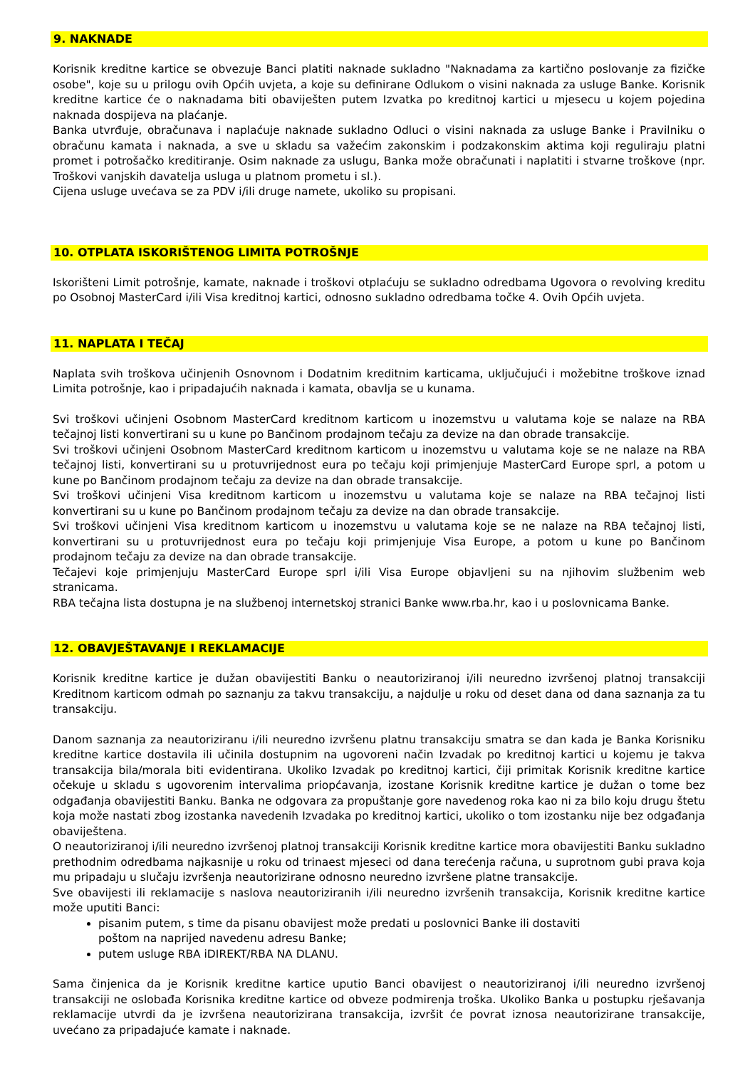9. NAKNADE
Korisnik kreditne kartice se obvezuje Banci platiti naknade sukladno "Naknadama za kartično poslovanje za fizičke osobe", koje su u prilogu ovih Općih uvjeta, a koje su definirane Odlukom o visini naknada za usluge Banke. Korisnik kreditne kartice će o naknadama biti obaviješten putem Izvatka po kreditnoj kartici u mjesecu u kojem pojedina naknada dospijeva na plaćanje.
Banka utvrđuje, obračunava i naplaćuje naknade sukladno Odluci o visini naknada za usluge Banke i Pravilniku o obračunu kamata i naknada, a sve u skladu sa važećim zakonskim i podzakonskim aktima koji reguliraju platni promet i potrošačko kreditiranje. Osim naknade za uslugu, Banka može obračunati i naplatiti i stvarne troškove (npr. Troškovi vanjskih davatelja usluga u platnom prometu i sl.).
Cijena usluge uvećava se za PDV i/ili druge namete, ukoliko su propisani.
10. OTPLATA ISKORIŠTENOG LIMITA POTROŠNJE
Iskorišteni Limit potrošnje, kamate, naknade i troškovi otplaćuju se sukladno odredbama Ugovora o revolving kreditu po Osobnoj MasterCard i/ili Visa kreditnoj kartici, odnosno sukladno odredbama točke 4. Ovih Općih uvjeta.
11. NAPLATA I TEČAJ
Naplata svih troškova učinjenih Osnovnom i Dodatnim kreditnim karticama, uključujući i možebitne troškove iznad Limita potrošnje, kao i pripadajućih naknada i kamata, obavlja se u kunama.
Svi troškovi učinjeni Osobnom MasterCard kreditnom karticom u inozemstvu u valutama koje se nalaze na RBA tečajnoj listi konvertirani su u kune po Bančinom prodajnom tečaju za devize na dan obrade transakcije.
Svi troškovi učinjeni Osobnom MasterCard kreditnom karticom u inozemstvu u valutama koje se ne nalaze na RBA tečajnoj listi, konvertirani su u protuvrijednost eura po tečaju koji primjenjuje MasterCard Europe sprl, a potom u kune po Bančinom prodajnom tečaju za devize na dan obrade transakcije.
Svi troškovi učinjeni Visa kreditnom karticom u inozemstvu u valutama koje se nalaze na RBA tečajnoj listi konvertirani su u kune po Bančinom prodajnom tečaju za devize na dan obrade transakcije.
Svi troškovi učinjeni Visa kreditnom karticom u inozemstvu u valutama koje se ne nalaze na RBA tečajnoj listi, konvertirani su u protuvrijednost eura po tečaju koji primjenjuje Visa Europe, a potom u kune po Bančinom prodajnom tečaju za devize na dan obrade transakcije.
Tečajevi koje primjenjuju MasterCard Europe sprl i/ili Visa Europe objavljeni su na njihovim službenim web stranicama.
RBA tečajna lista dostupna je na službenoj internetskoj stranici Banke www.rba.hr, kao i u poslovnicama Banke.
12. OBAVJEŠTAVANJE I REKLAMACIJE
Korisnik kreditne kartice je dužan obavijestiti Banku o neautoriziranoj i/ili neuredno izvršenoj platnoj transakciji Kreditnom karticom odmah po saznanju za takvu transakciju, a najdulje u roku od deset dana od dana saznanja za tu transakciju.
Danom saznanja za neautoriziranu i/ili neuredno izvršenu platnu transakciju smatra se dan kada je Banka Korisniku kreditne kartice dostavila ili učinila dostupnim na ugovoreni način Izvadak po kreditnoj kartici u kojemu je takva transakcija bila/morala biti evidentirana. Ukoliko Izvadak po kreditnoj kartici, čiji primitak Korisnik kreditne kartice očekuje u skladu s ugovorenim intervalima priopćavanja, izostane Korisnik kreditne kartice je dužan o tome bez odgađanja obavijestiti Banku. Banka ne odgovara za propuštanje gore navedenog roka kao ni za bilo koju drugu štetu koja može nastati zbog izostanka navedenih Izvadaka po kreditnoj kartici, ukoliko o tom izostanku nije bez odgađanja obaviještena.
O neautoriziranoj i/ili neuredno izvršenoj platnoj transakciji Korisnik kreditne kartice mora obavijestiti Banku sukladno prethodnim odredbama najkasnije u roku od trinaest mjeseci od dana terećenja računa, u suprotnom gubi prava koja mu pripadaju u slučaju izvršenja neautorizirane odnosno neuredno izvršene platne transakcije.
Sve obavijesti ili reklamacije s naslova neautoriziranih i/ili neuredno izvršenih transakcija, Korisnik kreditne kartice može uputiti Banci:
pisanim putem, s time da pisanu obavijest može predati u poslovnici Banke ili dostaviti
poštom na naprijed navedenu adresu Banke;
putem usluge RBA iDIREKT/RBA NA DLANU.
Sama činjenica da je Korisnik kreditne kartice uputio Banci obavijest o neautoriziranoj i/ili neuredno izvršenoj transakciji ne oslobađa Korisnika kreditne kartice od obveze podmirenja troška. Ukoliko Banka u postupku rješavanja reklamacije utvrdi da je izvršena neautorizirana transakcija, izvršit će povrat iznosa neautorizirane transakcije, uvećano za pripadajuće kamate i naknade.